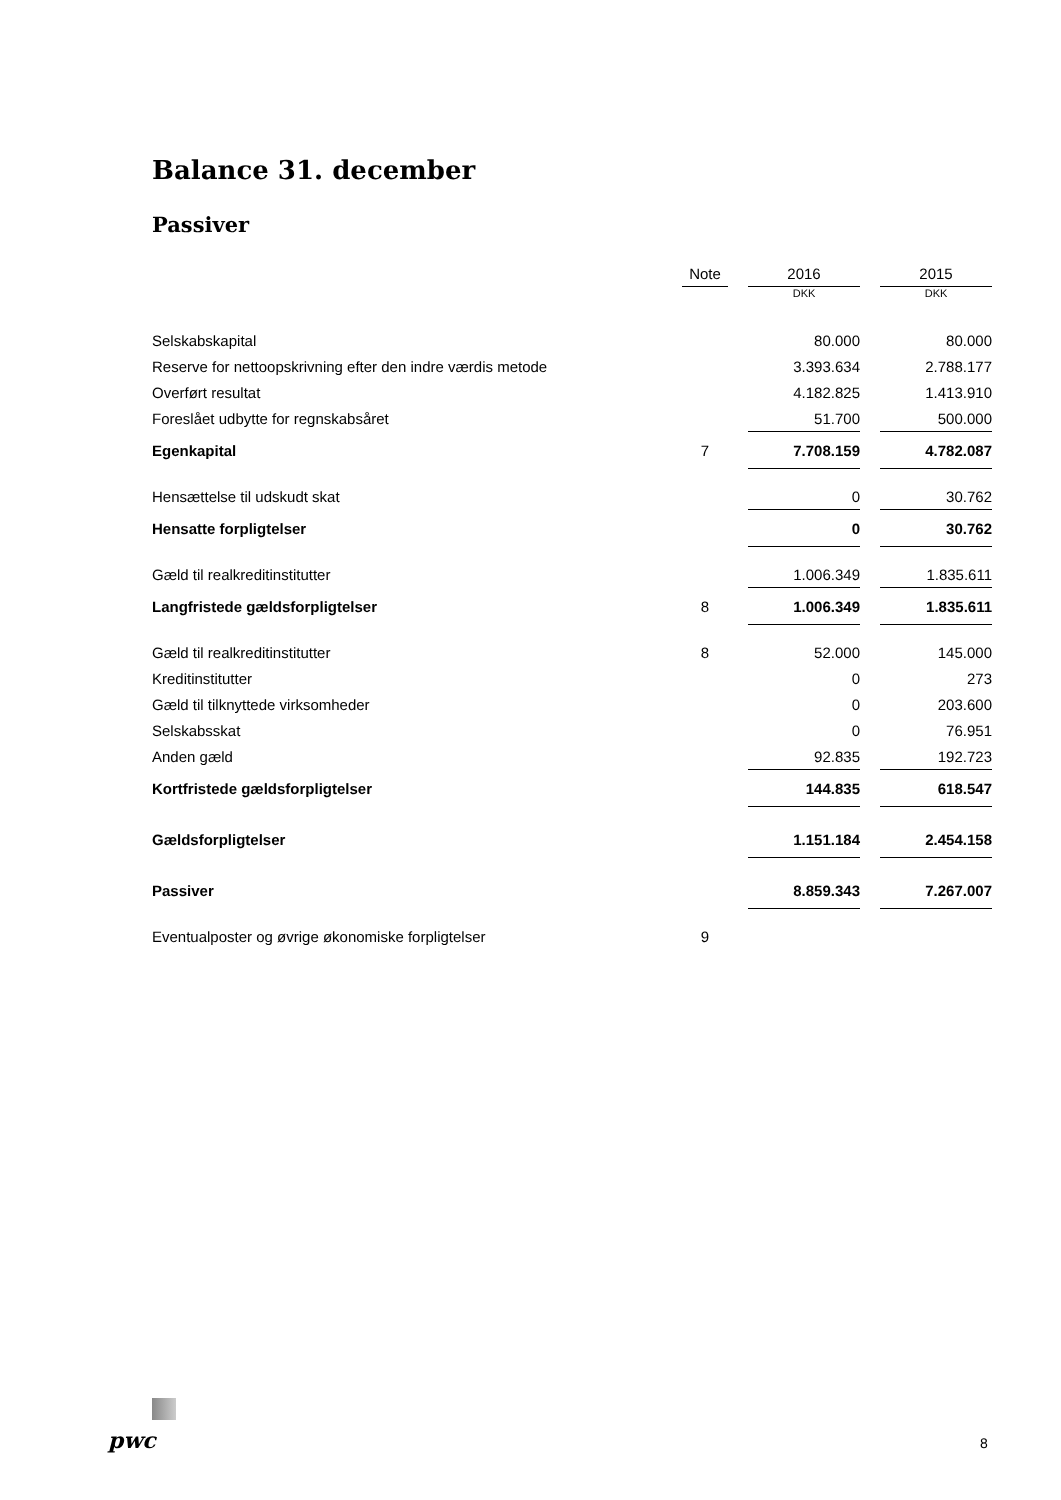Balance 31. december
Passiver
| | Note | | 2016 | | 2015 |
| --- | --- | --- | --- | --- | --- |
| | | | DKK | | DKK |
| Selskabskapital | | | 80.000 | | 80.000 |
| Reserve for nettoopskrivning efter den indre værdis metode | | | 3.393.634 | | 2.788.177 |
| Overført resultat | | | 4.182.825 | | 1.413.910 |
| Foreslået udbytte for regnskabsåret | | | 51.700 | | 500.000 |
| Egenkapital | 7 | | 7.708.159 | | 4.782.087 |
| Hensættelse til udskudt skat | | | 0 | | 30.762 |
| Hensatte forpligtelser | | | 0 | | 30.762 |
| Gæld til realkreditinstitutter | | | 1.006.349 | | 1.835.611 |
| Langfristede gældsforpligtelser | 8 | | 1.006.349 | | 1.835.611 |
| Gæld til realkreditinstitutter | 8 | | 52.000 | | 145.000 |
| Kreditinstitutter | | | 0 | | 273 |
| Gæld til tilknyttede virksomheder | | | 0 | | 203.600 |
| Selskabsskat | | | 0 | | 76.951 |
| Anden gæld | | | 92.835 | | 192.723 |
| Kortfristede gældsforpligtelser | | | 144.835 | | 618.547 |
| Gældsforpligtelser | | | 1.151.184 | | 2.454.158 |
| Passiver | | | 8.859.343 | | 7.267.007 |
| Eventualposter og øvrige økonomiske forpligtelser | 9 | | | | |
pwc 8